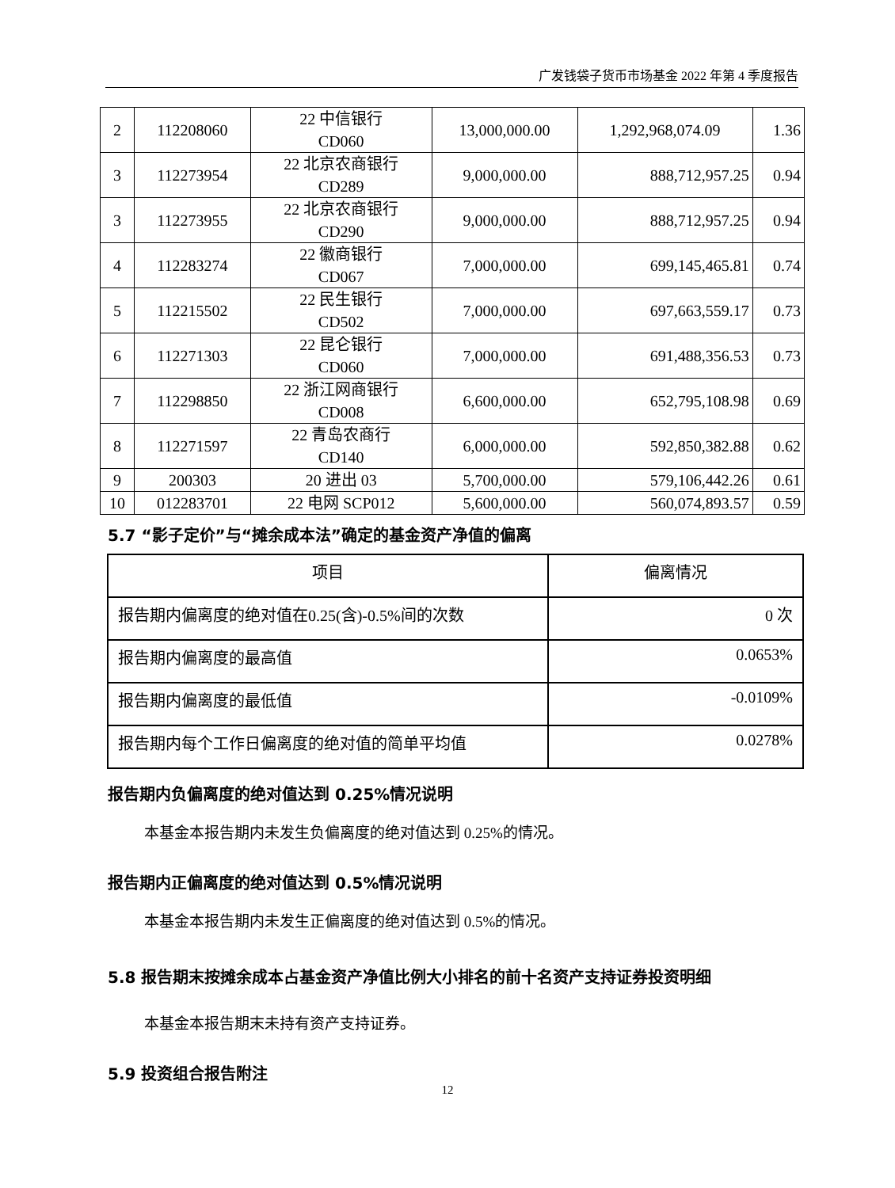广发钱袋子货币市场基金 2022 年第 4 季度报告
| 2 | 112208060 | 22 中信银行 CD060 | 13,000,000.00 | 1,292,968,074.09 | 1.36 |
| 3 | 112273954 | 22 北京农商银行 CD289 | 9,000,000.00 | 888,712,957.25 | 0.94 |
| 3 | 112273955 | 22 北京农商银行 CD290 | 9,000,000.00 | 888,712,957.25 | 0.94 |
| 4 | 112283274 | 22 徽商银行 CD067 | 7,000,000.00 | 699,145,465.81 | 0.74 |
| 5 | 112215502 | 22 民生银行 CD502 | 7,000,000.00 | 697,663,559.17 | 0.73 |
| 6 | 112271303 | 22 昆仑银行 CD060 | 7,000,000.00 | 691,488,356.53 | 0.73 |
| 7 | 112298850 | 22 浙江网商银行 CD008 | 6,600,000.00 | 652,795,108.98 | 0.69 |
| 8 | 112271597 | 22 青岛农商行 CD140 | 6,000,000.00 | 592,850,382.88 | 0.62 |
| 9 | 200303 | 20 进出 03 | 5,700,000.00 | 579,106,442.26 | 0.61 |
| 10 | 012283701 | 22 电网 SCP012 | 5,600,000.00 | 560,074,893.57 | 0.59 |
5.7 “影子定价”与“摊余成本法”确定的基金资产净值的偏离
| 项目 | 偏离情况 |
| 报告期内偏离度的绝对值在0.25(含)-0.5%间的次数 | 0 次 |
| 报告期内偏离度的最高值 | 0.0653% |
| 报告期内偏离度的最低值 | -0.0109% |
| 报告期内每个工作日偏离度的绝对值的简单平均值 | 0.0278% |
报告期内负偏离度的绝对值达到 0.25%情况说明
本基金本报告期内未发生负偏离度的绝对值达到 0.25%的情况。
报告期内正偏离度的绝对值达到 0.5%情况说明
本基金本报告期内未发生正偏离度的绝对值达到 0.5%的情况。
5.8 报告期末按摊余成本占基金资产净值比例大小排名的前十名资产支持证券投资明细
本基金本报告期末未持有资产支持证券。
5.9 投资组合报告附注
12